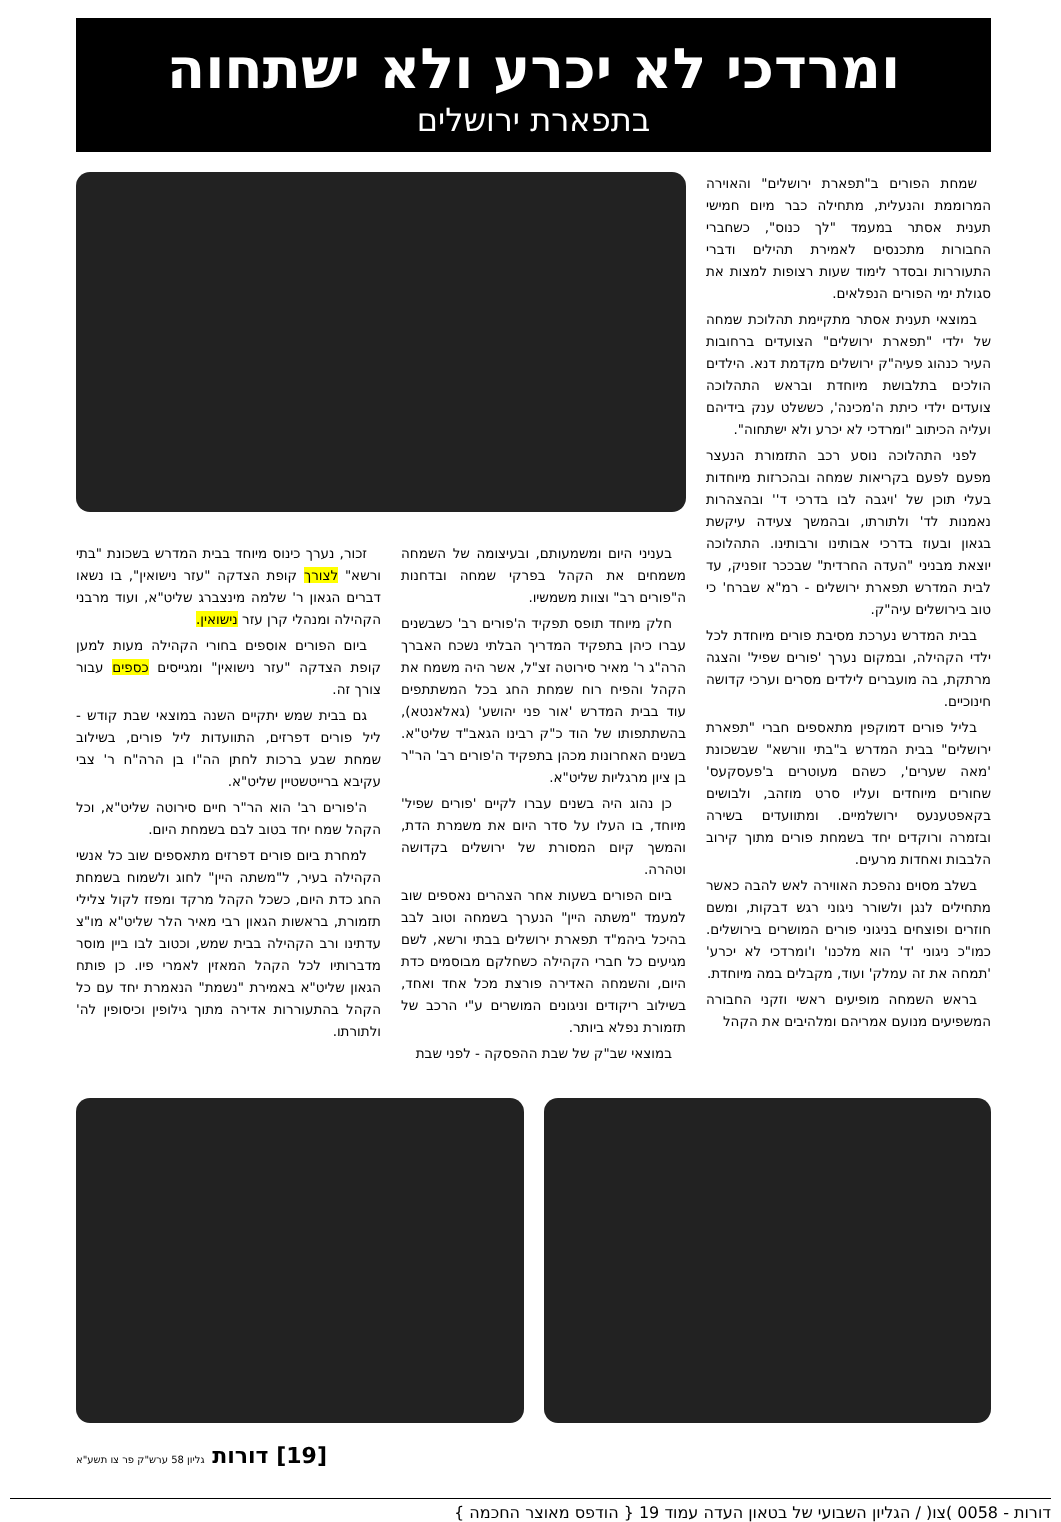ומרדכי לא יכרע ולא ישתחוה
בתפארת ירושלים
שמחת הפורים ב"תפארת ירושלים" והאוירה המרוממת והנעלית, מתחילה כבר מיום חמישי תענית אסתר במעמד "לך כנוס", כשחברי החבורות מתכנסים לאמירת תהילים ודברי התעוררות ובסדר לימוד שעות רצופות למצות את סגולת ימי הפורים הנפלאים.
במוצאי תענית אסתר מתקיימת תהלוכת שמחה של ילדי "תפארת ירושלים" הצועדים ברחובות העיר כנהוג פעיה"ק ירושלים מקדמת דנא. הילדים הולכים בתלבושת מיוחדת ובראש התהלוכה צועדים ילדי כיתת ה'מכינה', כששלט ענק בידיהם ועליה הכיתוב "ומרדכי לא יכרע ולא ישתחוה".
לפני התהלוכה נוסע רכב התזמורת הנעצר מפעם לפעם בקריאות שמחה ובהכרזות מיוחדות בעלי תוכן של 'ויגבה לבו בדרכי ד'' ובהצהרות נאמנות לד' ולתורתו, ובהמשך צעידה עיקשת בגאון ובעוז בדרכי אבותינו ורבותינו. התהלוכה יוצאת מבניני "העדה החרדית" שבככר זופניק, עד לבית המדרש תפארת ירושלים - רמ"א שברח' כי טוב בירושלים עיה"ק.
בבית המדרש נערכת מסיבת פורים מיוחדת לכל ילדי הקהילה, ובמקום נערך 'פורים שפיל' והצגה מרתקת, בה מועברים לילדים מסרים וערכי קדושה חינוכיים.
בליל פורים דמוקפין מתאספים חברי "תפארת ירושלים" בבית המדרש ב"בתי וורשא" שבשכונת 'מאה שערים', כשהם מעוטרים ב'פעסקעס' שחורים מיוחדים ועליו סרט מוזהב, ולבושים בקאפטענעס ירושלמיים. ומתוועדים בשירה ובזמרה ורוקדים יחד בשמחת פורים מתוך קירוב הלבבות ואחדות מרעים.
בשלב מסוים נהפכת האווירה לאש להבה כאשר מתחילים לנגן ולשורר ניגוני רגש דבקות, ומשם חוזרים ופוצחים בניגוני פורים המושרים בירושלים. כמו"כ ניגוני 'ד' הוא מלכנו' ו'ומרדכי לא יכרע' 'תמחה את זה עמלק' ועוד, מקבלים במה מיוחדת.
בראש השמחה מופיעים ראשי וזקני החבורה המשפיעים מנועם אמריהם ומלהיבים את הקהל
בעניני היום ומשמעותם, ובעיצומה של השמחה משמחים את הקהל בפרקי שמחה ובדחנות ה"פורים רב" וצוות משמשיו.
חלק מיוחד תופס תפקיד ה'פורים רב' כשבשנים עברו כיהן בתפקיד המדריך הבלתי נשכח האברך הרה"ג ר' מאיר סירוטה זצ"ל, אשר היה משמח את הקהל והפיח רוח שמחת החג בכל המשתתפים עוד בבית המדרש 'אור פני יהושע' (גאלאנטא), בהשתתפותו של הוד כ"ק רבינו הגאב"ד שליט"א. בשנים האחרונות מכהן בתפקיד ה'פורים רב' הר"ר בן ציון מרגליות שליט"א.
כן נהוג היה בשנים עברו לקיים 'פורים שפיל' מיוחד, בו העלו על סדר היום את משמרת הדת, והמשך קיום המסורת של ירושלים בקדושה וטהרה.
ביום הפורים בשעות אחר הצהרים נאספים שוב למעמד "משתה היין" הנערך בשמחה וטוב לבב בהיכל ביהמ"ד תפארת ירושלים בבתי ורשא, לשם מגיעים כל חברי הקהילה כשחלקם מבוסמים כדת היום, והשמחה האדירה פורצת מכל אחד ואחד, בשילוב ריקודים וניגונים המושרים ע"י הרכב של תזמורת נפלא ביותר.
במוצאי שב"ק של שבת ההפסקה - לפני שבת
זכור, נערך כינוס מיוחד בבית המדרש בשכונת "בתי ורשא" לצורך קופת הצדקה "עזר נישואין", בו נשאו דברים הגאון ר' שלמה מינצברג שליט"א, ועוד מרבני הקהילה ומנהלי קרן עזר נישואין.
ביום הפורים אוספים בחורי הקהילה מעות למען קופת הצדקה "עזר נישואין" ומגייסים כספים עבור צורך זה.
גם בבית שמש יתקיים השנה במוצאי שבת קודש - ליל פורים דפרזים, התוועדות ליל פורים, בשילוב שמחת שבע ברכות לחתן הה"ו בן הרה"ח ר' צבי עקיבא ברייטשטיין שליט"א.
ה'פורים רב' הוא הר"ר חיים סירוטה שליט"א, וכל הקהל שמח יחד בטוב לבם בשמחת היום.
למחרת ביום פורים דפרזים מתאספים שוב כל אנשי הקהילה בעיר, ל"משתה היין" לחוג ולשמוח בשמחת החג כדת היום, כשכל הקהל מרקד ומפזז לקול צלילי תזמורת, בראשות הגאון רבי מאיר הלר שליט"א מו"צ עדתינו ורב הקהילה בבית שמש, וכטוב לבו ביין מוסר מדברותיו לכל הקהל המאזין לאמרי פיו. כן פותח הגאון שליט"א באמירת "נשמת" הנאמרת יחד עם כל הקהל בהתעוררות אדירה מתוך גילופין וכיסופין לה' ולתורתו.
[19] דורות גליון 58 ערש"ק פר צו תשע"א
דורות - 0058 )צו( / הגליון השבועי של בטאון העדה עמוד 19 { הודפס מאוצר החכמה }